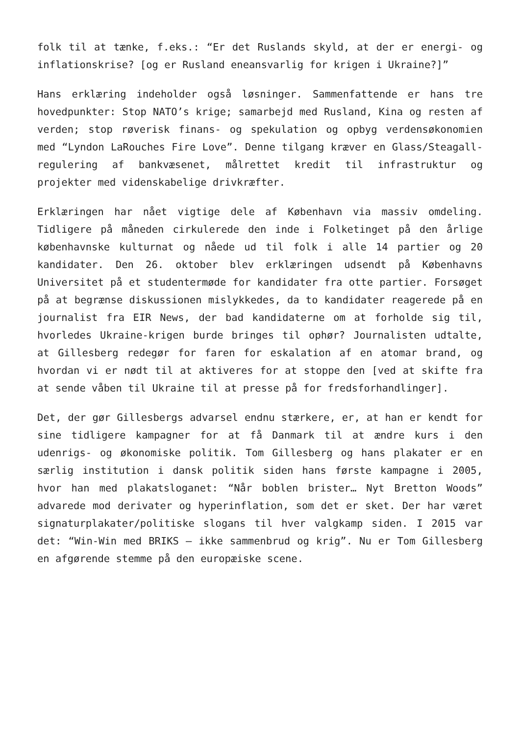folk til at tænke, f.eks.: “Er det Ruslands skyld, at der er energi- og inflationskrise? [og er Rusland eneansvarlig for krigen i Ukraine?]”
Hans erklæring indeholder også løsninger. Sammenfattende er hans tre hovedpunkter: Stop NATO’s krige; samarbejd med Rusland, Kina og resten af verden; stop røverisk finans- og spekulation og opbyg verdensøkonomien med “Lyndon LaRouches Fire Love”. Denne tilgang kræver en Glass/Steagall-regulering af bankvæsenet, målrettet kredit til infrastruktur og projekter med videnskabelige drivkræfter.
Erklæringen har nået vigtige dele af København via massiv omdeling. Tidligere på måneden cirkulerede den inde i Folketinget på den årlige københavnske kulturnat og nåede ud til folk i alle 14 partier og 20 kandidater. Den 26. oktober blev erklæringen udsendt på Københavns Universitet på et studentermøde for kandidater fra otte partier. Forsøget på at begrænse diskussionen mislykkedes, da to kandidater reagerede på en journalist fra EIR News, der bad kandidaterne om at forholde sig til, hvorledes Ukraine-krigen burde bringes til ophør? Journalisten udtalte, at Gillesberg redegør for faren for eskalation af en atomar brand, og hvordan vi er nødt til at aktiveres for at stoppe den [ved at skifte fra at sende våben til Ukraine til at presse på for fredsforhandlinger].
Det, der gør Gillesbergs advarsel endnu stærkere, er, at han er kendt for sine tidligere kampagner for at få Danmark til at ændre kurs i den udenrigs- og økonomiske politik. Tom Gillesberg og hans plakater er en særlig institution i dansk politik siden hans første kampagne i 2005, hvor han med plakatsloganet: “Når boblen brister… Nyt Bretton Woods” advarede mod derivater og hyperinflation, som det er sket. Der har været signaturplakater/politiske slogans til hver valgkamp siden. I 2015 var det: “Win-Win med BRIKS – ikke sammenbrud og krig”. Nu er Tom Gillesberg en afgørende stemme på den europæiske scene.